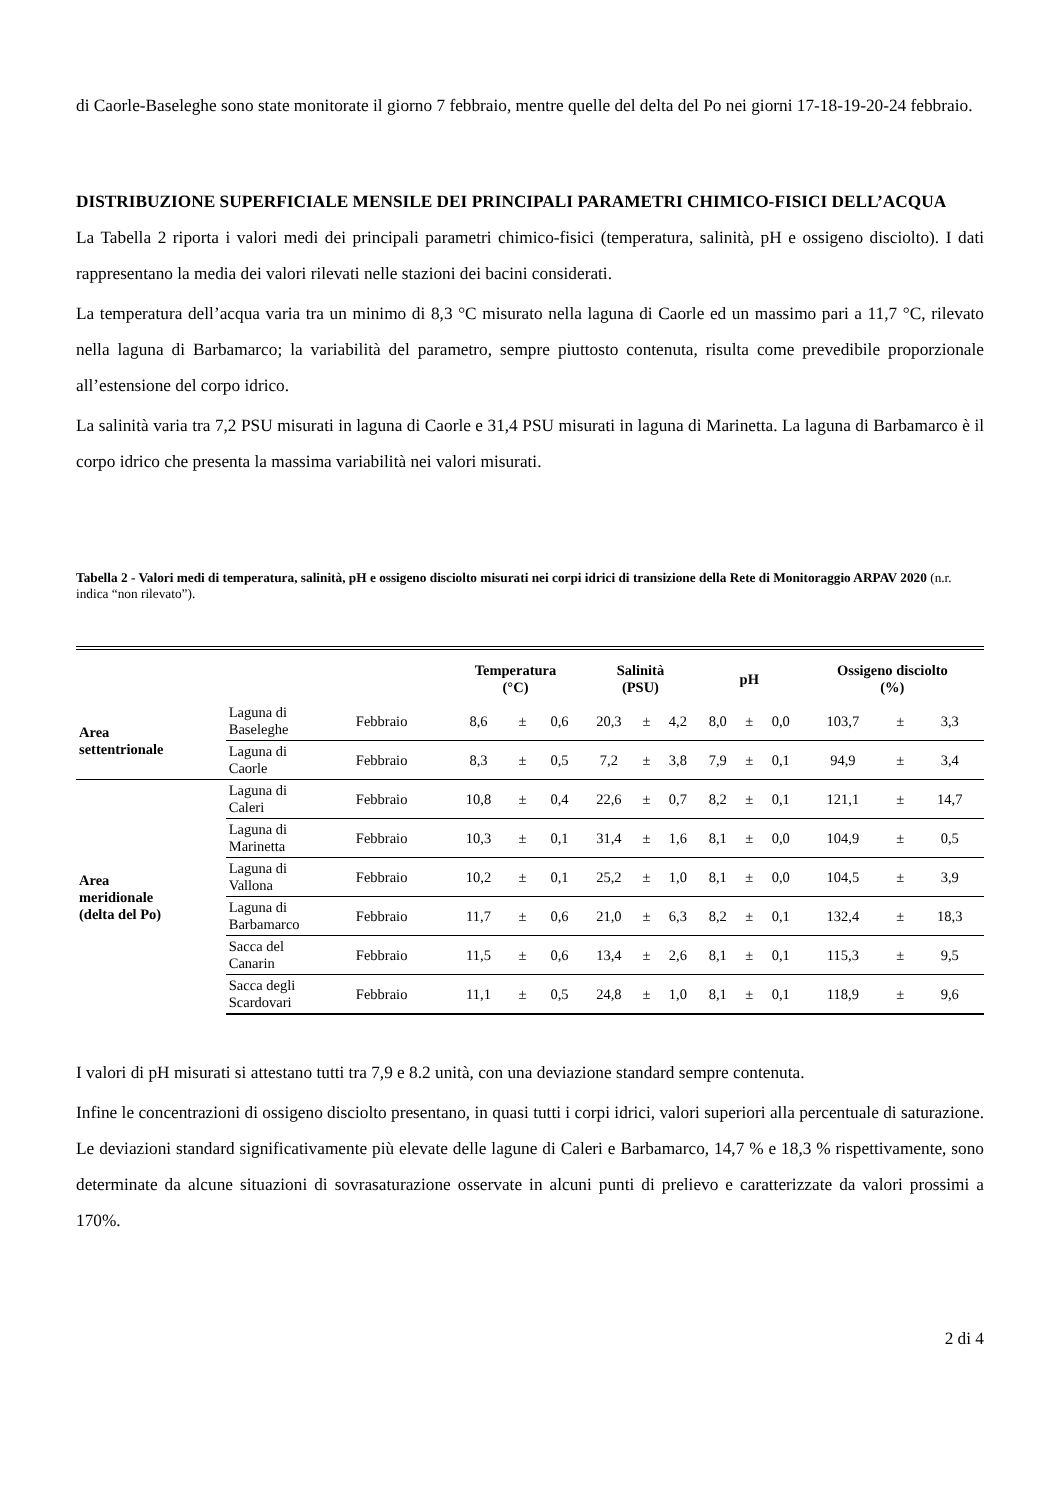di Caorle-Baseleghe sono state monitorate il giorno 7 febbraio, mentre quelle del delta del Po nei giorni 17-18-19-20-24 febbraio.
DISTRIBUZIONE SUPERFICIALE MENSILE DEI PRINCIPALI PARAMETRI CHIMICO-FISICI DELL’ACQUA
La Tabella 2 riporta i valori medi dei principali parametri chimico-fisici (temperatura, salinità, pH e ossigeno disciolto). I dati rappresentano la media dei valori rilevati nelle stazioni dei bacini considerati.
La temperatura dell’acqua varia tra un minimo di 8,3 °C misurato nella laguna di Caorle ed un massimo pari a 11,7 °C, rilevato nella laguna di Barbamarco; la variabilità del parametro, sempre piuttosto contenuta, risulta come prevedibile proporzionale all’estensione del corpo idrico.
La salinità varia tra 7,2 PSU misurati in laguna di Caorle e 31,4 PSU misurati in laguna di Marinetta. La laguna di Barbamarco è il corpo idrico che presenta la massima variabilità nei valori misurati.
Tabella 2 - Valori medi di temperatura, salinità, pH e ossigeno disciolto misurati nei corpi idrici di transizione della Rete di Monitoraggio ARPAV 2020 (n.r. indica “non rilevato”).
| | | | Temperatura (°C) | | | Salinità (PSU) | | | pH | | | Ossigeno disciolto (%) | | |
| --- | --- | --- | --- | --- | --- | --- | --- | --- | --- | --- | --- | --- | --- | --- |
| Area settentrionale | Laguna di Baseleghe | Febbraio | 8,6 | ± | 0,6 | 20,3 | ± | 4,2 | 8,0 | ± | 0,0 | 103,7 | ± | 3,3 |
| | Laguna di Caorle | Febbraio | 8,3 | ± | 0,5 | 7,2 | ± | 3,8 | 7,9 | ± | 0,1 | 94,9 | ± | 3,4 |
| Area meridionale (delta del Po) | Laguna di Caleri | Febbraio | 10,8 | ± | 0,4 | 22,6 | ± | 0,7 | 8,2 | ± | 0,1 | 121,1 | ± | 14,7 |
| | Laguna di Marinetta | Febbraio | 10,3 | ± | 0,1 | 31,4 | ± | 1,6 | 8,1 | ± | 0,0 | 104,9 | ± | 0,5 |
| | Laguna di Vallona | Febbraio | 10,2 | ± | 0,1 | 25,2 | ± | 1,0 | 8,1 | ± | 0,0 | 104,5 | ± | 3,9 |
| | Laguna di Barbamarco | Febbraio | 11,7 | ± | 0,6 | 21,0 | ± | 6,3 | 8,2 | ± | 0,1 | 132,4 | ± | 18,3 |
| | Sacca del Canarin | Febbraio | 11,5 | ± | 0,6 | 13,4 | ± | 2,6 | 8,1 | ± | 0,1 | 115,3 | ± | 9,5 |
| | Sacca degli Scardovari | Febbraio | 11,1 | ± | 0,5 | 24,8 | ± | 1,0 | 8,1 | ± | 0,1 | 118,9 | ± | 9,6 |
I valori di pH misurati si attestano tutti tra 7,9 e 8.2 unità, con una deviazione standard sempre contenuta.
Infine le concentrazioni di ossigeno disciolto presentano, in quasi tutti i corpi idrici, valori superiori alla percentuale di saturazione. Le deviazioni standard significativamente più elevate delle lagune di Caleri e Barbamarco, 14,7 % e 18,3 % rispettivamente, sono determinate da alcune situazioni di sovrasaturazione osservate in alcuni punti di prelievo e caratterizzate da valori prossimi a 170%.
2 di 4